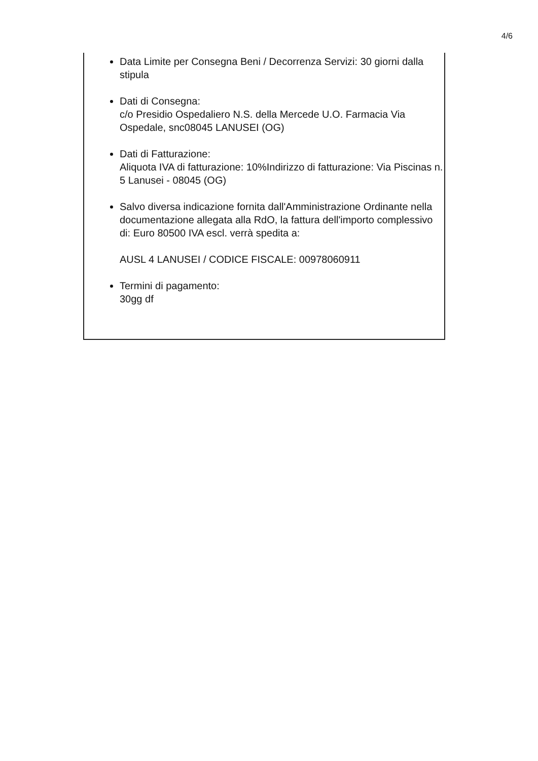4/6
Data Limite per Consegna Beni / Decorrenza Servizi: 30 giorni dalla stipula
Dati di Consegna:
c/o Presidio Ospedaliero N.S. della Mercede U.O. Farmacia Via Ospedale, snc08045 LANUSEI (OG)
Dati di Fatturazione:
Aliquota IVA di fatturazione: 10%Indirizzo di fatturazione: Via Piscinas n. 5 Lanusei - 08045 (OG)
Salvo diversa indicazione fornita dall'Amministrazione Ordinante nella documentazione allegata alla RdO, la fattura dell'importo complessivo di: Euro 80500 IVA escl. verrà spedita a:
AUSL 4 LANUSEI / CODICE FISCALE: 00978060911
Termini di pagamento:
30gg df